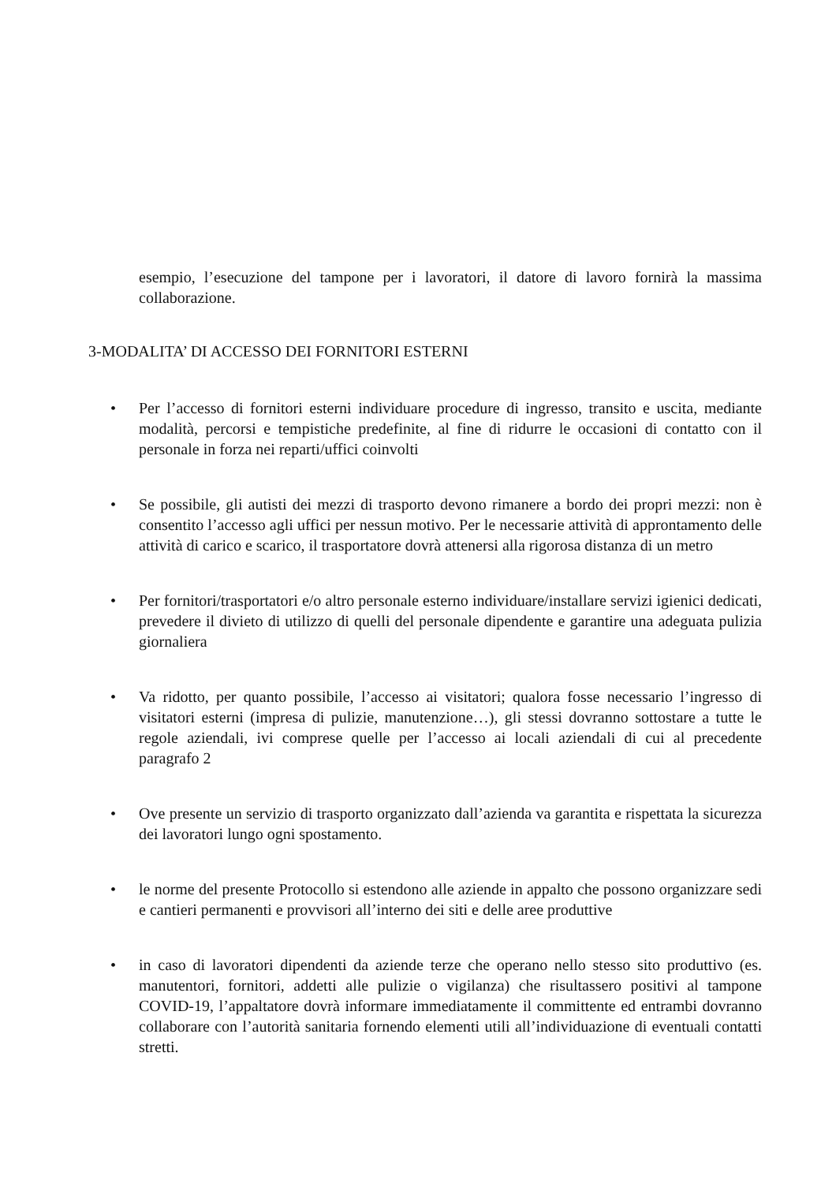esempio, l’esecuzione del tampone per i lavoratori, il datore di lavoro fornirà la massima collaborazione.
3-MODALITA’ DI ACCESSO DEI FORNITORI ESTERNI
• Per l’accesso di fornitori esterni individuare procedure di ingresso, transito e uscita, mediante modalità, percorsi e tempistiche predefinite, al fine di ridurre le occasioni di contatto con il personale in forza nei reparti/uffici coinvolti
• Se possibile, gli autisti dei mezzi di trasporto devono rimanere a bordo dei propri mezzi: non è consentito l’accesso agli uffici per nessun motivo. Per le necessarie attività di approntamento delle attività di carico e scarico, il trasportatore dovrà attenersi alla rigorosa distanza di un metro
• Per fornitori/trasportatori e/o altro personale esterno individuare/installare servizi igienici dedicati, prevedere il divieto di utilizzo di quelli del personale dipendente e garantire una adeguata pulizia giornaliera
• Va ridotto, per quanto possibile, l’accesso ai visitatori; qualora fosse necessario l’ingresso di visitatori esterni (impresa di pulizie, manutenzione…), gli stessi dovranno sottostare a tutte le regole aziendali, ivi comprese quelle per l’accesso ai locali aziendali di cui al precedente paragrafo 2
• Ove presente un servizio di trasporto organizzato dall’azienda va garantita e rispettata la sicurezza dei lavoratori lungo ogni spostamento.
• le norme del presente Protocollo si estendono alle aziende in appalto che possono organizzare sedi e cantieri permanenti e provvisori all’interno dei siti e delle aree produttive
• in caso di lavoratori dipendenti da aziende terze che operano nello stesso sito produttivo (es. manutentori, fornitori, addetti alle pulizie o vigilanza) che risultassero positivi al tampone COVID-19, l’appaltatore dovrà informare immediatamente il committente ed entrambi dovranno collaborare con l’autorità sanitaria fornendo elementi utili all’individuazione di eventuali contatti stretti.